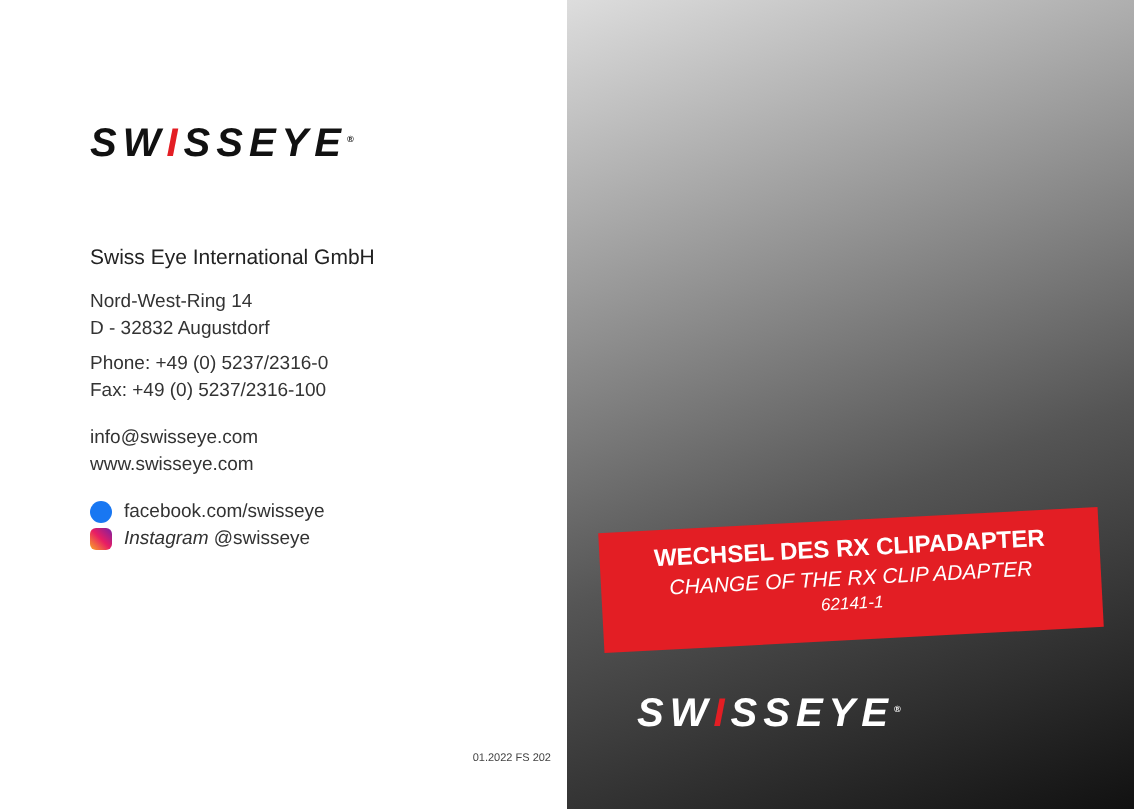SWISSEYE<sup>®</sup>
Swiss Eye International GmbH
Nord-West-Ring 14
D - 32832 Augustdorf
Phone: +49 (0) 5237/2316-0
Fax: +49 (0) 5237/2316-100
info@swisseye.com
www.swisseye.com
facebook.com/swisseye
Instagram @swisseye
01.2022 FS 202
WECHSEL DES RX CLIPADAPTER
CHANGE OF THE RX CLIP ADAPTER
62141-1
SWISSEYE<sup>®</sup>